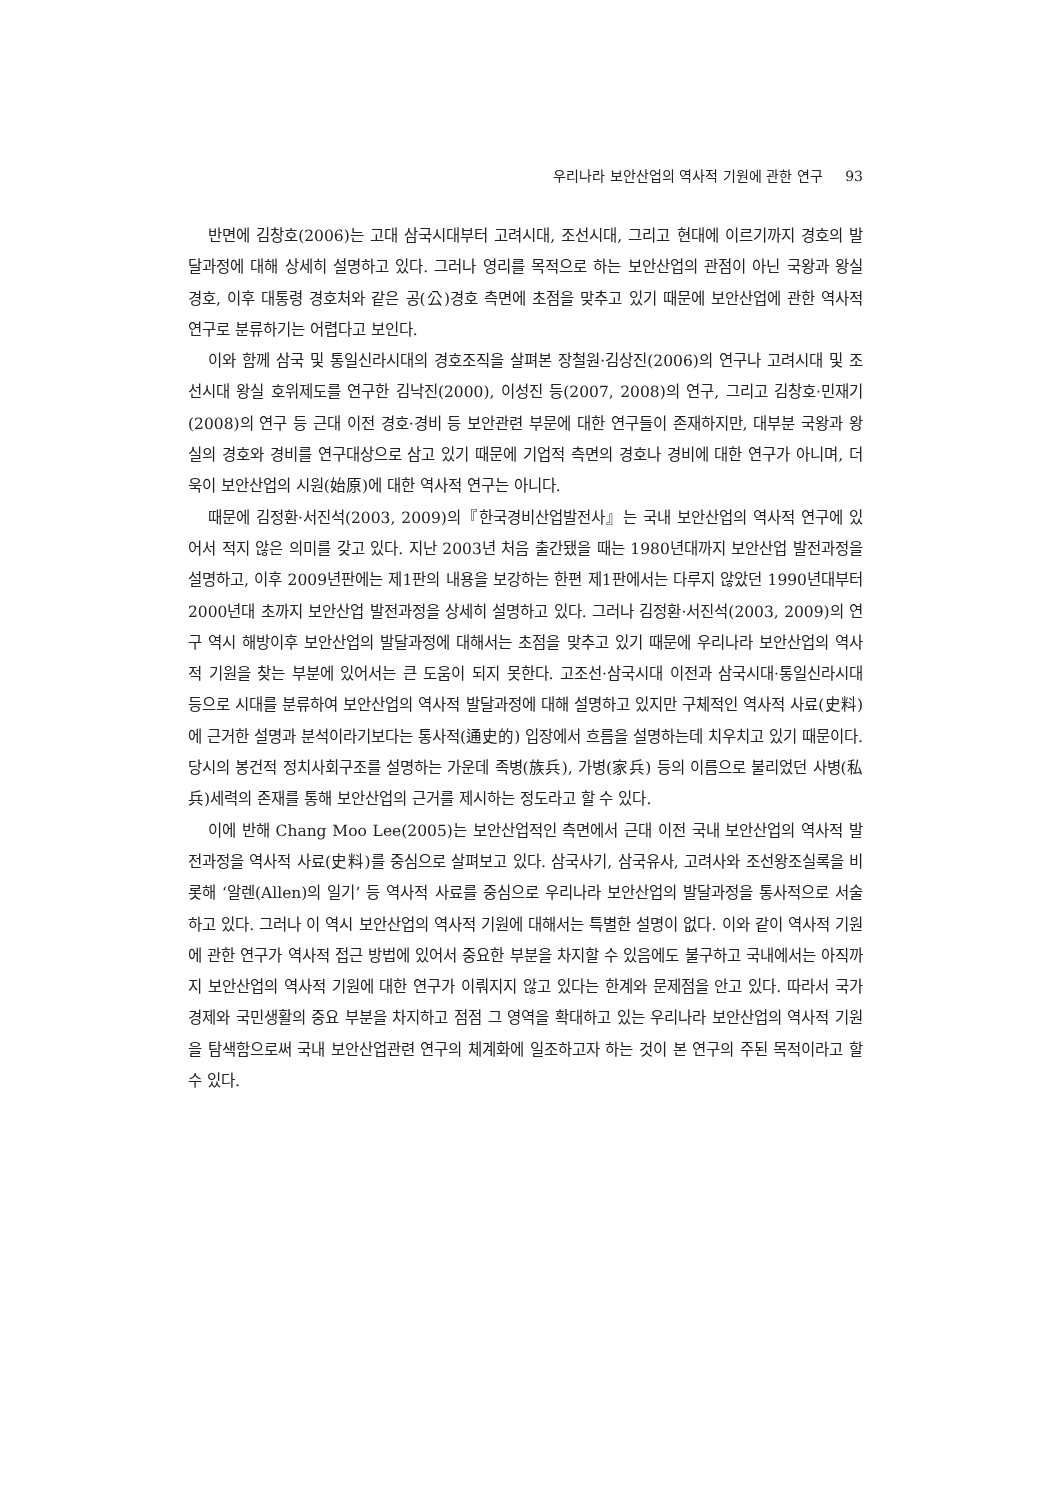우리나라 보안산업의 역사적 기원에 관한 연구 93
반면에 김창호(2006)는 고대 삼국시대부터 고려시대, 조선시대, 그리고 현대에 이르기까지 경호의 발달과정에 대해 상세히 설명하고 있다. 그러나 영리를 목적으로 하는 보안산업의 관점이 아닌 국왕과 왕실 경호, 이후 대통령 경호처와 같은 공(公)경호 측면에 초점을 맞추고 있기 때문에 보안산업에 관한 역사적 연구로 분류하기는 어렵다고 보인다.
이와 함께 삼국 및 통일신라시대의 경호조직을 살펴본 장철원·김상진(2006)의 연구나 고려시대 및 조선시대 왕실 호위제도를 연구한 김낙진(2000), 이성진 등(2007, 2008)의 연구, 그리고 김창호·민재기(2008)의 연구 등 근대 이전 경호·경비 등 보안관련 부문에 대한 연구들이 존재하지만, 대부분 국왕과 왕실의 경호와 경비를 연구대상으로 삼고 있기 때문에 기업적 측면의 경호나 경비에 대한 연구가 아니며, 더욱이 보안산업의 시원(始原)에 대한 역사적 연구는 아니다.
때문에 김정환·서진석(2003, 2009)의『한국경비산업발전사』는 국내 보안산업의 역사적 연구에 있어서 적지 않은 의미를 갖고 있다. 지난 2003년 처음 출간됐을 때는 1980년대까지 보안산업 발전과정을 설명하고, 이후 2009년판에는 제1판의 내용을 보강하는 한편 제1판에서는 다루지 않았던 1990년대부터 2000년대 초까지 보안산업 발전과정을 상세히 설명하고 있다. 그러나 김정환·서진석(2003, 2009)의 연구 역시 해방이후 보안산업의 발달과정에 대해서는 초점을 맞추고 있기 때문에 우리나라 보안산업의 역사적 기원을 찾는 부분에 있어서는 큰 도움이 되지 못한다. 고조선·삼국시대 이전과 삼국시대·통일신라시대 등으로 시대를 분류하여 보안산업의 역사적 발달과정에 대해 설명하고 있지만 구체적인 역사적 사료(史料)에 근거한 설명과 분석이라기보다는 통사적(通史的) 입장에서 흐름을 설명하는데 치우치고 있기 때문이다. 당시의 봉건적 정치사회구조를 설명하는 가운데 족병(族兵), 가병(家兵) 등의 이름으로 불리었던 사병(私兵)세력의 존재를 통해 보안산업의 근거를 제시하는 정도라고 할 수 있다.
이에 반해 Chang Moo Lee(2005)는 보안산업적인 측면에서 근대 이전 국내 보안산업의 역사적 발전과정을 역사적 사료(史料)를 중심으로 살펴보고 있다. 삼국사기, 삼국유사, 고려사와 조선왕조실록을 비롯해 ‘알렌(Allen)의 일기’ 등 역사적 사료를 중심으로 우리나라 보안산업의 발달과정을 통사적으로 서술하고 있다. 그러나 이 역시 보안산업의 역사적 기원에 대해서는 특별한 설명이 없다. 이와 같이 역사적 기원에 관한 연구가 역사적 접근 방법에 있어서 중요한 부분을 차지할 수 있음에도 불구하고 국내에서는 아직까지 보안산업의 역사적 기원에 대한 연구가 이뤄지지 않고 있다는 한계와 문제점을 안고 있다. 따라서 국가경제와 국민생활의 중요 부분을 차지하고 점점 그 영역을 확대하고 있는 우리나라 보안산업의 역사적 기원을 탐색함으로써 국내 보안산업관련 연구의 체계화에 일조하고자 하는 것이 본 연구의 주된 목적이라고 할 수 있다.